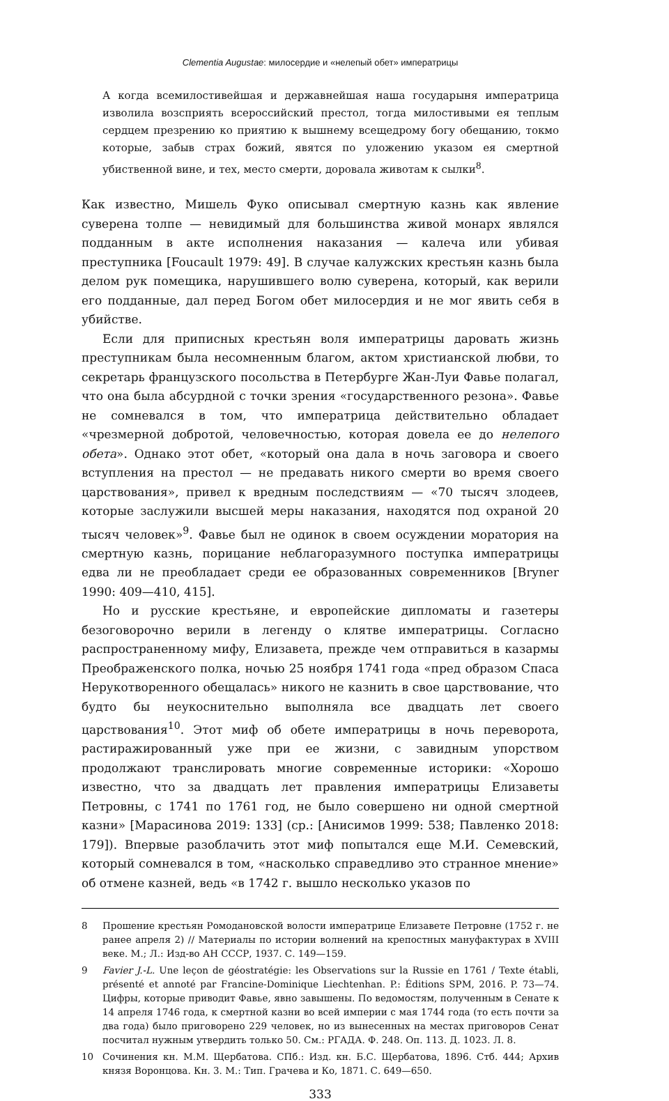Clementia Augustae: милосердие и «нелепый обет» императрицы
А когда всемилостивейшая и державнейшая наша государыня императрица изволила возсприять всероссийский престол, тогда милостивыми ея теплым сердцем презрению ко приятию к вышнему всещедрому богу обещанию, токмо которые, забыв страх божий, явятся по уложению указом ея смертной убиственной вине, и тех, место смерти, доровала животам к сылки<sup>8</sup>.
Как известно, Мишель Фуко описывал смертную казнь как явление суверена толпе — невидимый для большинства живой монарх являлся подданным в акте исполнения наказания — калеча или убивая преступника [Foucault 1979: 49]. В случае калужских крестьян казнь была делом рук помещика, нарушившего волю суверена, который, как верили его подданные, дал перед Богом обет милосердия и не мог явить себя в убийстве.
Если для приписных крестьян воля императрицы даровать жизнь преступникам была несомненным благом, актом христианской любви, то секретарь французского посольства в Петербурге Жан-Луи Фавье полагал, что она была абсурдной с точки зрения «государственного резона». Фавье не сомневался в том, что императрица действительно обладает «чрезмерной добротой, человечностью, которая довела ее до нелепого обета». Однако этот обет, «который она дала в ночь заговора и своего вступления на престол — не предавать никого смерти во время своего царствования», привел к вредным последствиям — «70 тысяч злодеев, которые заслужили высшей меры наказания, находятся под охраной 20 тысяч человек»<sup>9</sup>. Фавье был не одинок в своем осуждении моратория на смертную казнь, порицание неблагоразумного поступка императрицы едва ли не преобладает среди ее образованных современников [Bryner 1990: 409—410, 415].
Но и русские крестьяне, и европейские дипломаты и газетеры безоговорочно верили в легенду о клятве императрицы. Согласно распространенному мифу, Елизавета, прежде чем отправиться в казармы Преображенского полка, ночью 25 ноября 1741 года «пред образом Спаса Нерукотворенного обещалась» никого не казнить в свое царствование, что будто бы неукоснительно выполняла все двадцать лет своего царствования<sup>10</sup>. Этот миф об обете императрицы в ночь переворота, растиражированный уже при ее жизни, с завидным упорством продолжают транслировать многие современные историки: «Хорошо известно, что за двадцать лет правления императрицы Елизаветы Петровны, с 1741 по 1761 год, не было совершено ни одной смертной казни» [Марасинова 2019: 133] (ср.: [Анисимов 1999: 538; Павленко 2018: 179]). Впервые разоблачить этот миф попытался еще М.И. Семевский, который сомневался в том, «насколько справедливо это странное мнение» об отмене казней, ведь «в 1742 г. вышло несколько указов по
8 Прошение крестьян Ромодановской волости императрице Елизавете Петровне (1752 г. не ранее апреля 2) // Материалы по истории волнений на крепостных мануфактурах в XVIII веке. М.; Л.: Изд-во АН СССР, 1937. С. 149—159.
9 Favier J.-L. Une leçon de géostratégie: les Observations sur la Russie en 1761 / Texte établi, présenté et annoté par Francine-Dominique Liechtenhan. P.: Éditions SPM, 2016. P. 73—74. Цифры, которые приводит Фавье, явно завышены. По ведомостям, полученным в Сенате к 14 апреля 1746 года, к смертной казни во всей империи с мая 1744 года (то есть почти за два года) было приговорено 229 человек, но из вынесенных на местах приговоров Сенат посчитал нужным утвердить только 50. См.: РГАДА. Ф. 248. Оп. 113. Д. 1023. Л. 8.
10 Сочинения кн. М.М. Щербатова. СПб.: Изд. кн. Б.С. Щербатова, 1896. Стб. 444; Архив князя Воронцова. Кн. 3. М.: Тип. Грачева и Ко, 1871. С. 649—650.
333